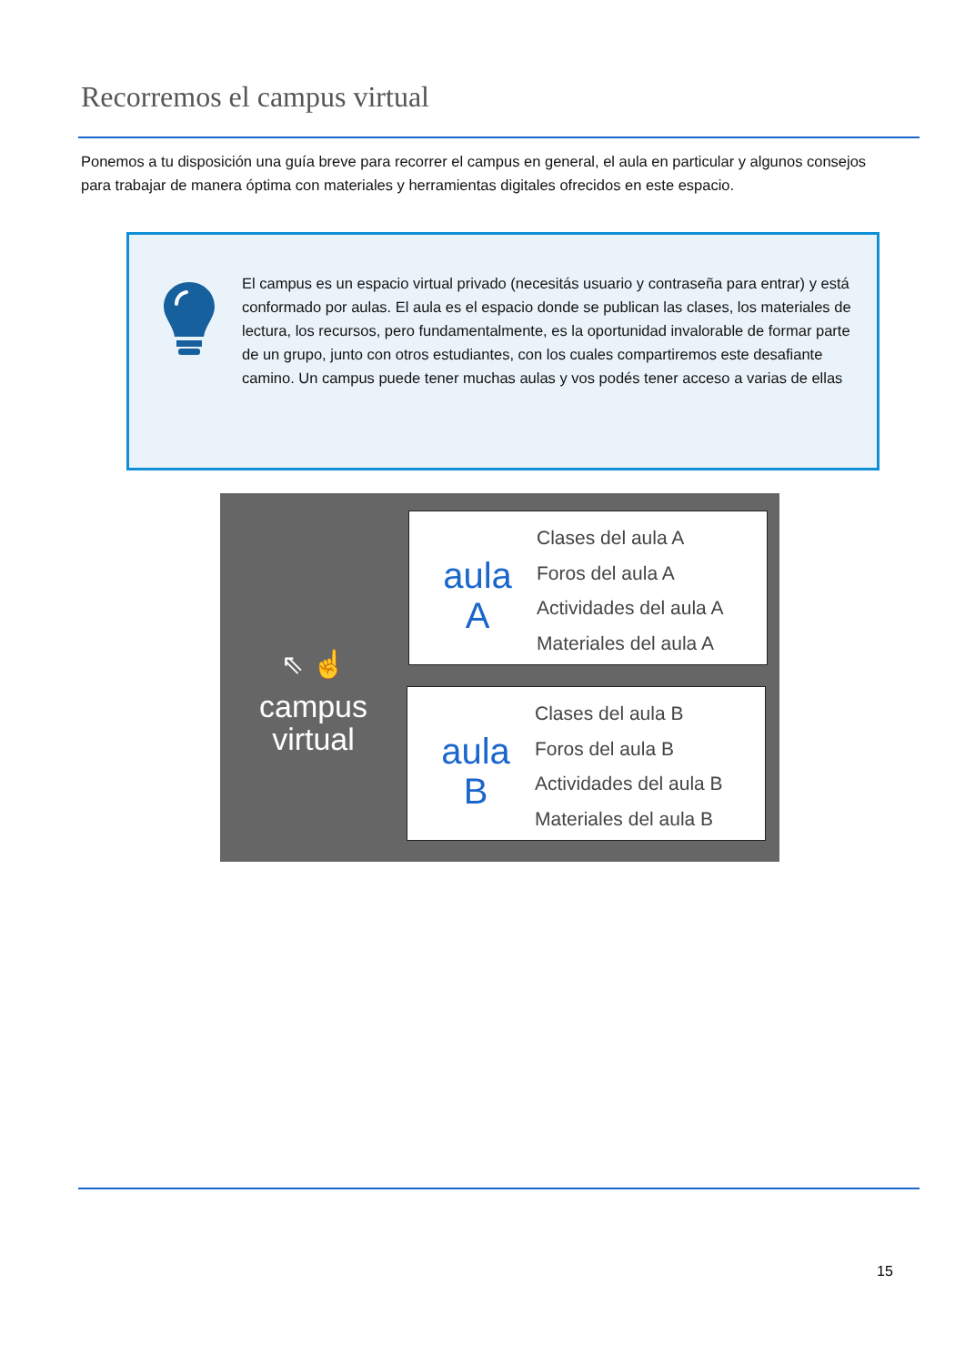Recorremos el campus virtual
Ponemos a tu disposición una guía breve para recorrer el campus en general, el aula en particular y algunos consejos para trabajar de manera óptima con materiales y herramientas digitales ofrecidos en este espacio.
El campus es un espacio virtual privado (necesitás usuario y contraseña para entrar) y está conformado por aulas. El aula es el espacio donde se publican las clases, los materiales de lectura, los recursos, pero fundamentalmente, es la oportunidad invalorable de formar parte de un grupo, junto con otros estudiantes, con los cuales compartiremos este desafiante camino. Un campus puede tener muchas aulas y vos podés tener acceso a varias de ellas
⇖ ☝
campus
virtual
aula
A
Clases del aula A
Foros del aula A
Actividades del aula A
Materiales del aula A
aula
B
Clases del aula B
Foros del aula B
Actividades del aula B
Materiales del aula B
15